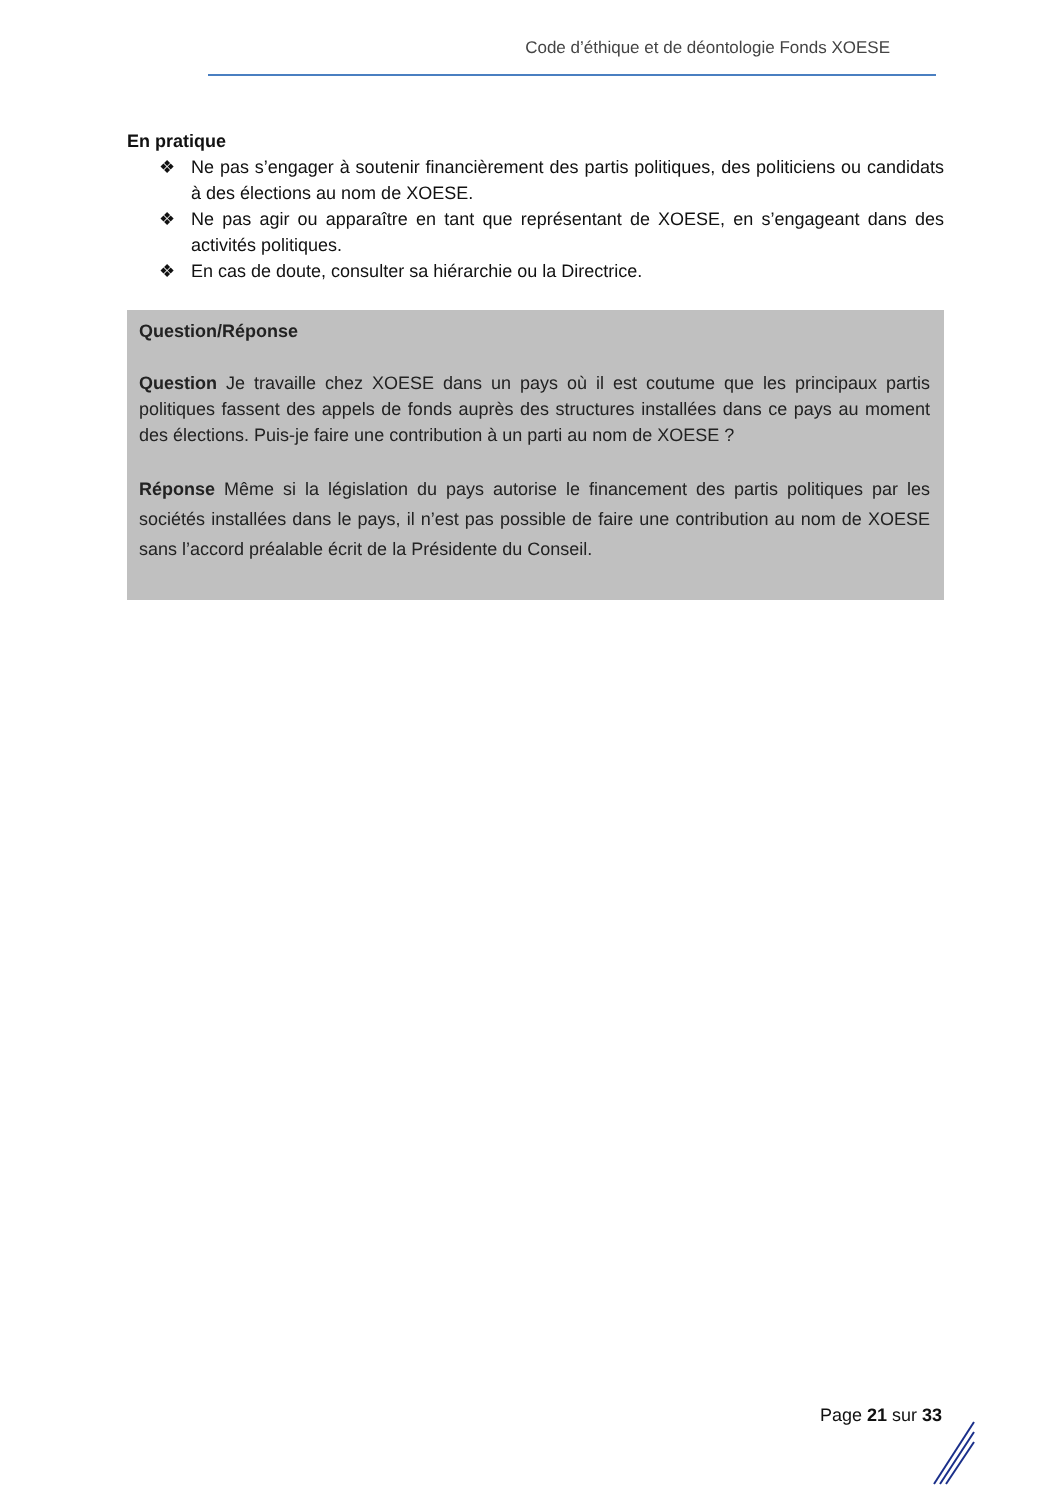Code d’éthique et de déontologie Fonds XOESE
En pratique
❖ Ne pas s’engager à soutenir financièrement des partis politiques, des politiciens ou candidats à des élections au nom de XOESE.
❖ Ne pas agir ou apparaître en tant que représentant de XOESE, en s’engageant dans des activités politiques.
❖ En cas de doute, consulter sa hiérarchie ou la Directrice.
Question/Réponse
Question Je travaille chez XOESE dans un pays où il est coutume que les principaux partis politiques fassent des appels de fonds auprès des structures installées dans ce pays au moment des élections. Puis-je faire une contribution à un parti au nom de XOESE ?
Réponse Même si la législation du pays autorise le financement des partis politiques par les sociétés installées dans le pays, il n’est pas possible de faire une contribution au nom de XOESE sans l’accord préalable écrit de la Présidente du Conseil.
Page 21 sur 33